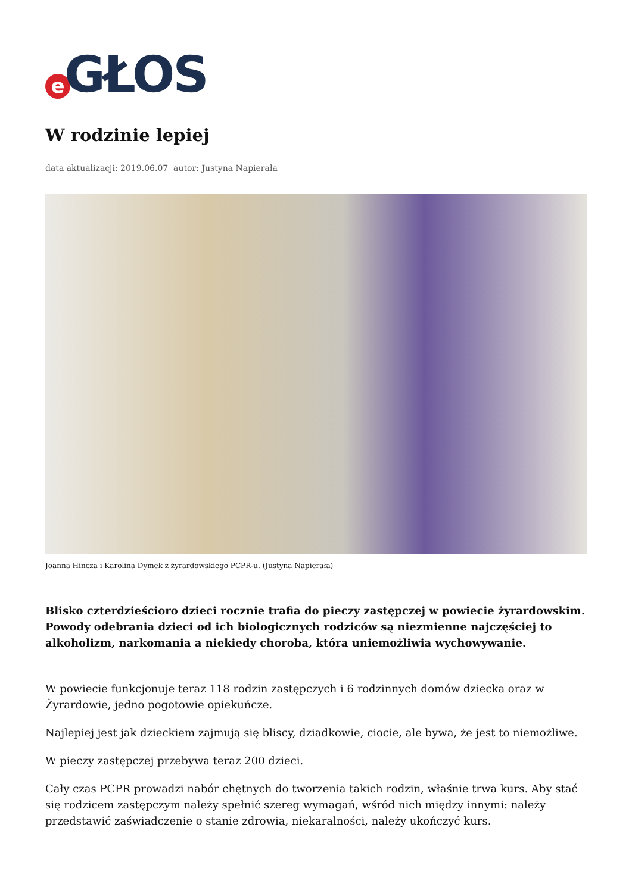e GŁOS
W rodzinie lepiej
data aktualizacji: 2019.06.07 autor: Justyna Napierała
Joanna Hincza i Karolina Dymek z żyrardowskiego PCPR-u. (Justyna Napierała)
Blisko czterdzieścioro dzieci rocznie trafia do pieczy zastępczej w powiecie żyrardowskim. Powody odebrania dzieci od ich biologicznych rodziców są niezmienne najczęściej to alkoholizm, narkomania a niekiedy choroba, która uniemożliwia wychowywanie.
W powiecie funkcjonuje teraz 118 rodzin zastępczych i 6 rodzinnych domów dziecka oraz w Żyrardowie, jedno pogotowie opiekuńcze.
Najlepiej jest jak dzieckiem zajmują się bliscy, dziadkowie, ciocie, ale bywa, że jest to niemożliwe.
W pieczy zastępczej przebywa teraz 200 dzieci.
Cały czas PCPR prowadzi nabór chętnych do tworzenia takich rodzin, właśnie trwa kurs. Aby stać się rodzicem zastępczym należy spełnić szereg wymagań, wśród nich między innymi: należy przedstawić zaświadczenie o stanie zdrowia, niekaralności, należy ukończyć kurs.